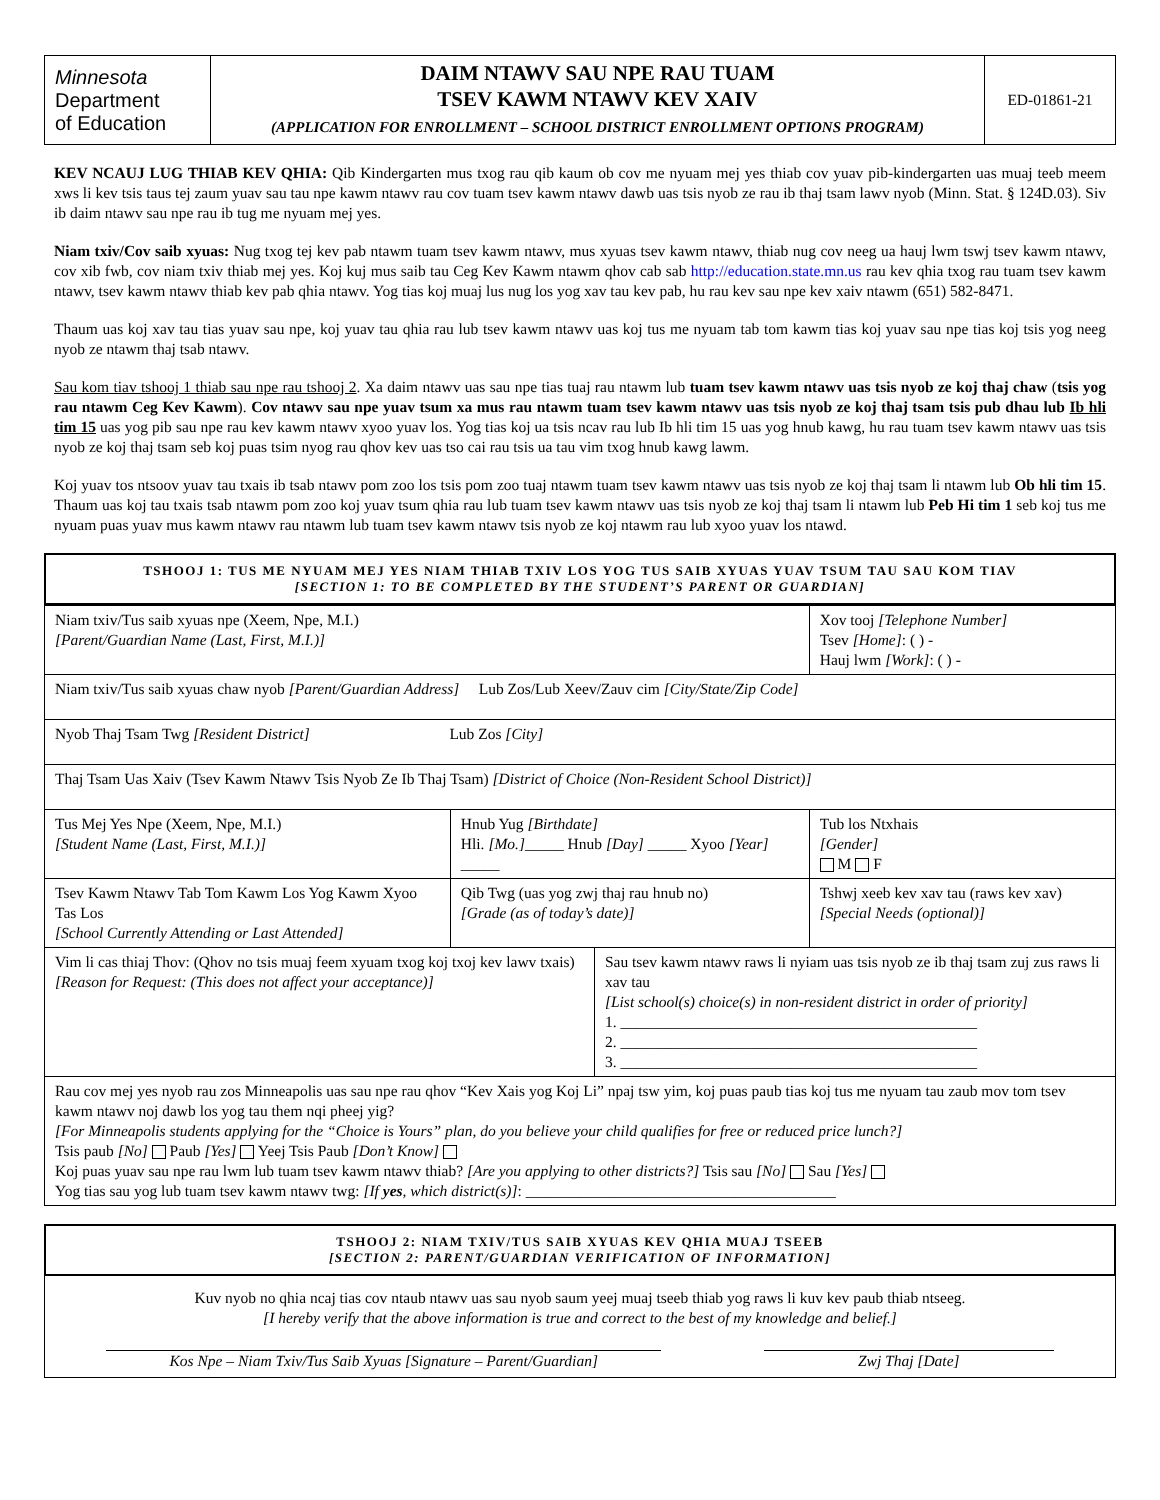| Minnesota Department of Education | DAIM NTAWV SAU NPE RAU TUAM TSEV KAWM NTAWV KEV XAIV (APPLICATION FOR ENROLLMENT – SCHOOL DISTRICT ENROLLMENT OPTIONS PROGRAM) | ED-01861-21 |
KEV NCAUJ LUG THIAB KEV QHIA: Qib Kindergarten mus txog rau qib kaum ob cov me nyuam mej yes thiab cov yuav pib-kindergarten uas muaj teeb meem xws li kev tsis taus tej zaum yuav sau tau npe kawm ntawv rau cov tuam tsev kawm ntawv dawb uas tsis nyob ze rau ib thaj tsam lawv nyob (Minn. Stat. § 124D.03). Siv ib daim ntawv sau npe rau ib tug me nyuam mej yes.
Niam txiv/Cov saib xyuas: Nug txog tej kev pab ntawm tuam tsev kawm ntawv, mus xyuas tsev kawm ntawv, thiab nug cov neeg ua hauj lwm tswj tsev kawm ntawv, cov xib fwb, cov niam txiv thiab mej yes. Koj kuj mus saib tau Ceg Kev Kawm ntawm qhov cab sab http://education.state.mn.us rau kev qhia txog rau tuam tsev kawm ntawv, tsev kawm ntawv thiab kev pab qhia ntawv. Yog tias koj muaj lus nug los yog xav tau kev pab, hu rau kev sau npe kev xaiv ntawm (651) 582-8471.
Thaum uas koj xav tau tias yuav sau npe, koj yuav tau qhia rau lub tsev kawm ntawv uas koj tus me nyuam tab tom kawm tias koj yuav sau npe tias koj tsis yog neeg nyob ze ntawm thaj tsab ntawv.
Sau kom tiav tshooj 1 thiab sau npe rau tshooj 2. Xa daim ntawv uas sau npe tias tuaj rau ntawm lub tuam tsev kawm ntawv uas tsis nyob ze koj thaj chaw (tsis yog rau ntawm Ceg Kev Kawm). Cov ntawv sau npe yuav tsum xa mus rau ntawm tuam tsev kawm ntawv uas tsis nyob ze koj thaj tsam tsis pub dhau lub Ib hli tim 15 uas yog pib sau npe rau kev kawm ntawv xyoo yuav los. Yog tias koj ua tsis ncav rau lub Ib hli tim 15 uas yog hnub kawg, hu rau tuam tsev kawm ntawv uas tsis nyob ze koj thaj tsam seb koj puas tsim nyog rau qhov kev uas tso cai rau tsis ua tau vim txog hnub kawg lawm.
Koj yuav tos ntsoov yuav tau txais ib tsab ntawv pom zoo los tsis pom zoo tuaj ntawm tuam tsev kawm ntawv uas tsis nyob ze koj thaj tsam li ntawm lub Ob hli tim 15. Thaum uas koj tau txais tsab ntawm pom zoo koj yuav tsum qhia rau lub tuam tsev kawm ntawv uas tsis nyob ze koj thaj tsam li ntawm lub Peb Hi tim 1 seb koj tus me nyuam puas yuav mus kawm ntawv rau ntawm lub tuam tsev kawm ntawv tsis nyob ze koj ntawm rau lub xyoo yuav los ntawd.
TSHOOJ 1: TUS ME NYUAM MEJ YES NIAM THIAB TXIV LOS YOG TUS SAIB XYUAS YUAV TSUM TAU SAU KOM TIAV
[SECTION 1: TO BE COMPLETED BY THE STUDENT’S PARENT OR GUARDIAN]
| Niam txiv/Tus saib xyuas npe (Xeem, Npe, M.I.) [Parent/Guardian Name (Last, First, M.I.)] | | | Xov tooj [Telephone Number] Tsev [Home] : ( ) - Hauj lwm [Work] : ( ) - |
| Niam txiv/Tus saib xyuas chaw nyob [Parent/Guardian Address] Lub Zos/Lub Xeev/Zauv cim [City/State/Zip Code] | | | |
| Nyob Thaj Tsam Twg [Resident District] Lub Zos [City] | | | |
| Thaj Tsam Uas Xaiv (Tsev Kawm Ntawv Tsis Nyob Ze Ib Thaj Tsam) [District of Choice (Non-Resident School District)] | | | |
| Tus Mej Yes Npe (Xeem, Npe, M.I.) [Student Name (Last, First, M.I.)] | Hnub Yug [Birthdate] Hli. [Mo.] _____ Hnub [Day] _____ Xyoo [Year] _____ | | Tub los Ntxhais [Gender] M F |
| Tsev Kawm Ntawv Tab Tom Kawm Los Yog Kawm Xyoo Tas Los [School Currently Attending or Last Attended] | Qib Twg (uas yog zwj thaj rau hnub no) [Grade (as of today’s date)] | | Tshwj xeeb kev xav tau (raws kev xav) [Special Needs (optional)] |
| Vim li cas thiaj Thov: (Qhov no tsis muaj feem xyuam txog koj txoj kev lawv txais) [Reason for Request: (This does not affect your acceptance)] | | Sau tsev kawm ntawv raws li nyiam uas tsis nyob ze ib thaj tsam zuj zus raws li xav tau [List school(s) choice(s) in non-resident district in order of priority] 1. ______________________________________________ 2. ______________________________________________ 3. ______________________________________________ | |
| Rau cov mej yes nyob rau zos Minneapolis uas sau npe rau qhov “Kev Xais yog Koj Li” npaj tsw yim, koj puas paub tias koj tus me nyuam tau zaub mov tom tsev kawm ntawv noj dawb los yog tau them nqi pheej yig? [For Minneapolis students applying for the “Choice is Yours” plan, do you believe your child qualifies for free or reduced price lunch?] Tsis paub [No] Paub [Yes] Yeej Tsis Paub [Don’t Know] Koj puas yuav sau npe rau lwm lub tuam tsev kawm ntawv thiab? [Are you applying to other districts?] Tsis sau [No] Sau [Yes] Yog tias sau yog lub tuam tsev kawm ntawv twg: [If yes , which district(s)] : ________________________________________ | | | |
TSHOOJ 2: NIAM TXIV/TUS SAIB XYUAS KEV QHIA MUAJ TSEEB
[SECTION 2: PARENT/GUARDIAN VERIFICATION OF INFORMATION]
Kuv nyob no qhia ncaj tias cov ntaub ntawv uas sau nyob saum yeej muaj tseeb thiab yog raws li kuv kev paub thiab ntseeg.
[I hereby verify that the above information is true and correct to the best of my knowledge and belief.]
Kos Npe – Niam Txiv/Tus Saib Xyuas [Signature – Parent/Guardian]
Zwj Thaj [Date]